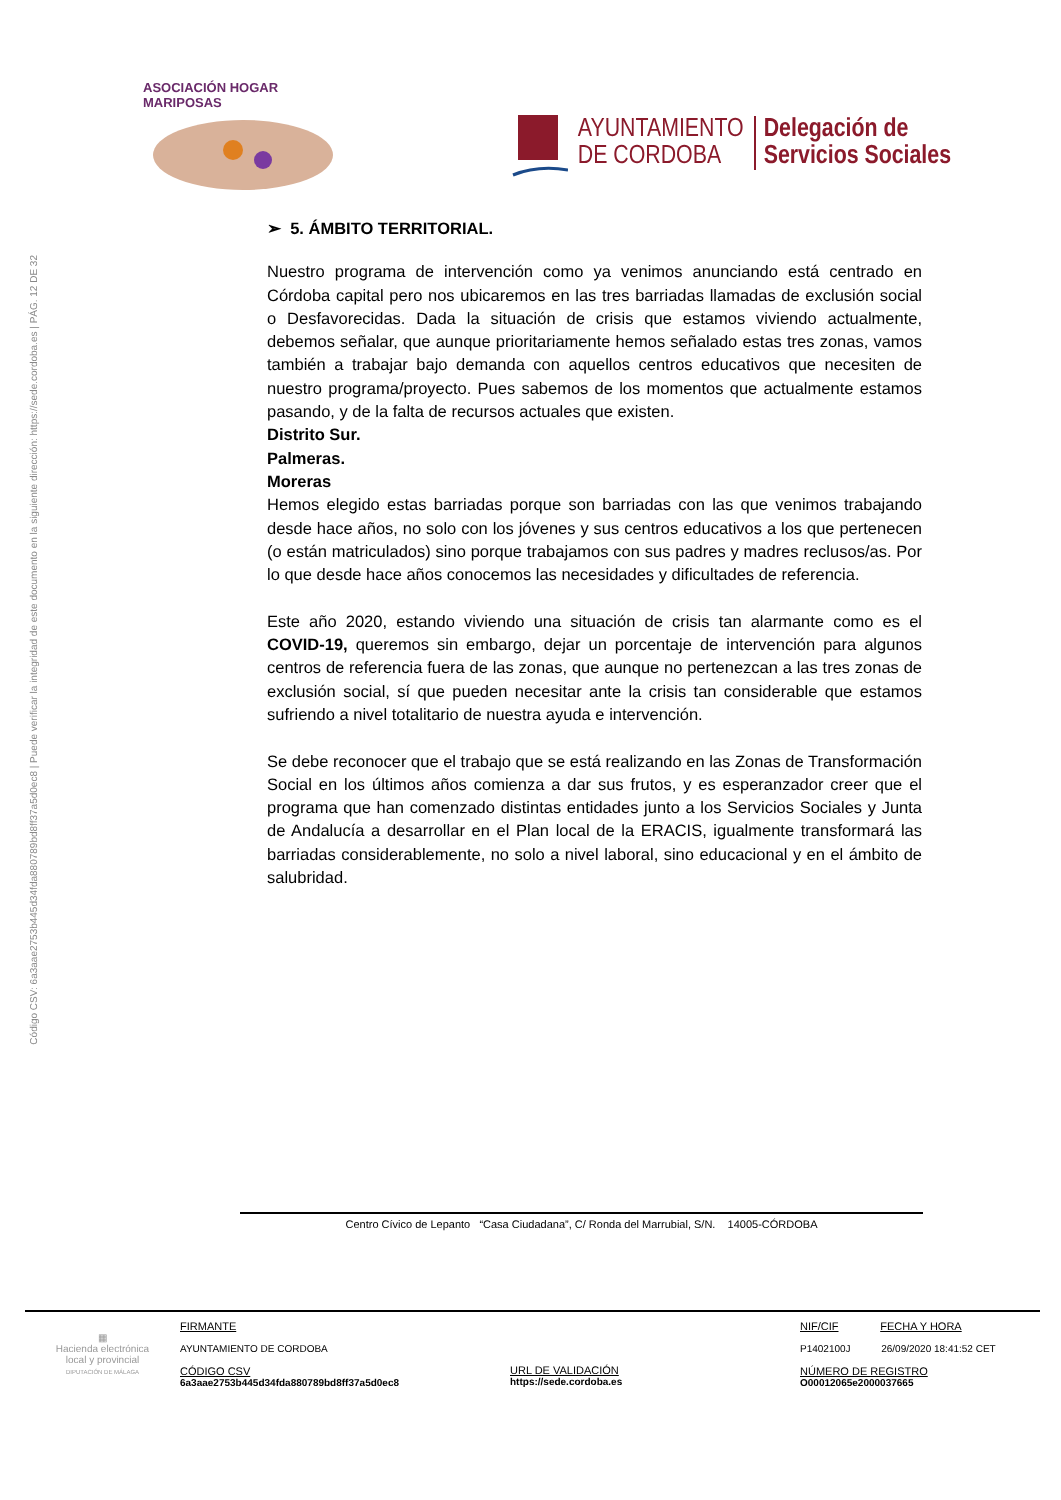Código CSV: 6a3aae2753b445d34fda880789bd8ff37a5d0ec8 | Puede verificar la integridad de este documento en la siguiente dirección: https://sede.cordoba.es | PÁG. 12 DE 32
ASOCIACIÓN HOGAR MARIPOSAS
AYUNTAMIENTO
DE CORDOBA
Delegación de
Servicios Sociales
➢ 5. ÁMBITO TERRITORIAL.
Nuestro programa de intervención como ya venimos anunciando está centrado en Córdoba capital pero nos ubicaremos en las tres barriadas llamadas de exclusión social o Desfavorecidas. Dada la situación de crisis que estamos viviendo actualmente, debemos señalar, que aunque prioritariamente hemos señalado estas tres zonas, vamos también a trabajar bajo demanda con aquellos centros educativos que necesiten de nuestro programa/proyecto. Pues sabemos de los momentos que actualmente estamos pasando, y de la falta de recursos actuales que existen.
Distrito Sur.
Palmeras.
Moreras
Hemos elegido estas barriadas porque son barriadas con las que venimos trabajando desde hace años, no solo con los jóvenes y sus centros educativos a los que pertenecen (o están matriculados) sino porque trabajamos con sus padres y madres reclusos/as. Por lo que desde hace años conocemos las necesidades y dificultades de referencia.
Este año 2020, estando viviendo una situación de crisis tan alarmante como es el COVID-19, queremos sin embargo, dejar un porcentaje de intervención para algunos centros de referencia fuera de las zonas, que aunque no pertenezcan a las tres zonas de exclusión social, sí que pueden necesitar ante la crisis tan considerable que estamos sufriendo a nivel totalitario de nuestra ayuda e intervención.
Se debe reconocer que el trabajo que se está realizando en las Zonas de Transformación Social en los últimos años comienza a dar sus frutos, y es esperanzador creer que el programa que han comenzado distintas entidades junto a los Servicios Sociales y Junta de Andalucía a desarrollar en el Plan local de la ERACIS, igualmente transformará las barriadas considerablemente, no solo a nivel laboral, sino educacional y en el ámbito de salubridad.
Centro Cívico de Lepanto “Casa Ciudadana”, C/ Ronda del Marrubial, S/N. 14005-CÓRDOBA
| ▦ Hacienda electrónica local y provincial DIPUTACIÓN DE MÁLAGA | FIRMANTE AYUNTAMIENTO DE CORDOBA CÓDIGO CSV 6a3aae2753b445d34fda880789bd8ff37a5d0ec8 | URL DE VALIDACIÓN https://sede.cordoba.es | NIF/CIF FECHA Y HORA P1402100J 26/09/2020 18:41:52 CET NÚMERO DE REGISTRO O00012065e2000037665 |